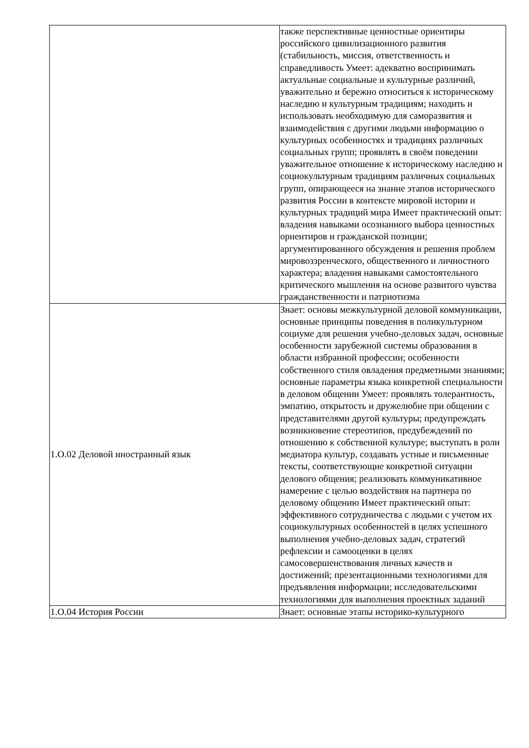| | также перспективные ценностные ориентиры российского цивилизационного развития (стабильность, миссия, ответственность и справедливость Умеет: адекватно воспринимать актуальные социальные и культурные различий, уважительно и бережно относиться к историческому наследию и культурным традициям; находить и использовать необходимую для саморазвития и взаимодействия с другими людьми информацию о культурных особенностях и традициях различных социальных групп; проявлять в своём поведении уважительное отношение к историческому наследию и социокультурным традициям различных социальных групп, опирающееся на знание этапов исторического развития России в контексте мировой истории и культурных традиций мира Имеет практический опыт: владения навыками осознанного выбора ценностных ориентиров и гражданской позиции; аргументированного обсуждения и решения проблем мировоззренческого, общественного и личностного характера; владения навыками самостоятельного критического мышления на основе развитого чувства гражданственности и патриотизма |
| 1.О.02 Деловой иностранный язык | Знает: основы межкультурной деловой коммуникации, основные принципы поведения в поликультурном социуме для решения учебно-деловых задач, основные особенности зарубежной системы образования в области избранной профессии; особенности собственного стиля овладения предметными знаниями; основные параметры языка конкретной специальности в деловом общении Умеет: проявлять толерантность, эмпатию, открытость и дружелюбие при общении с представителями другой культуры; предупреждать возникновение стереотипов, предубеждений по отношению к собственной культуре; выступать в роли медиатора культур, создавать устные и письменные тексты, соответствующие конкретной ситуации делового общения; реализовать коммуникативное намерение с целью воздействия на партнера по деловому общению Имеет практический опыт: эффективного сотрудничества с людьми с учетом их социокультурных особенностей в целях успешного выполнения учебно-деловых задач, стратегий рефлексии и самооценки в целях самосовершенствования личных качеств и достижений; презентационными технологиями для предъявления информации; исследовательскими технологиями для выполнения проектных заданий |
| 1.О.04 История России | Знает: основные этапы историко-культурного |